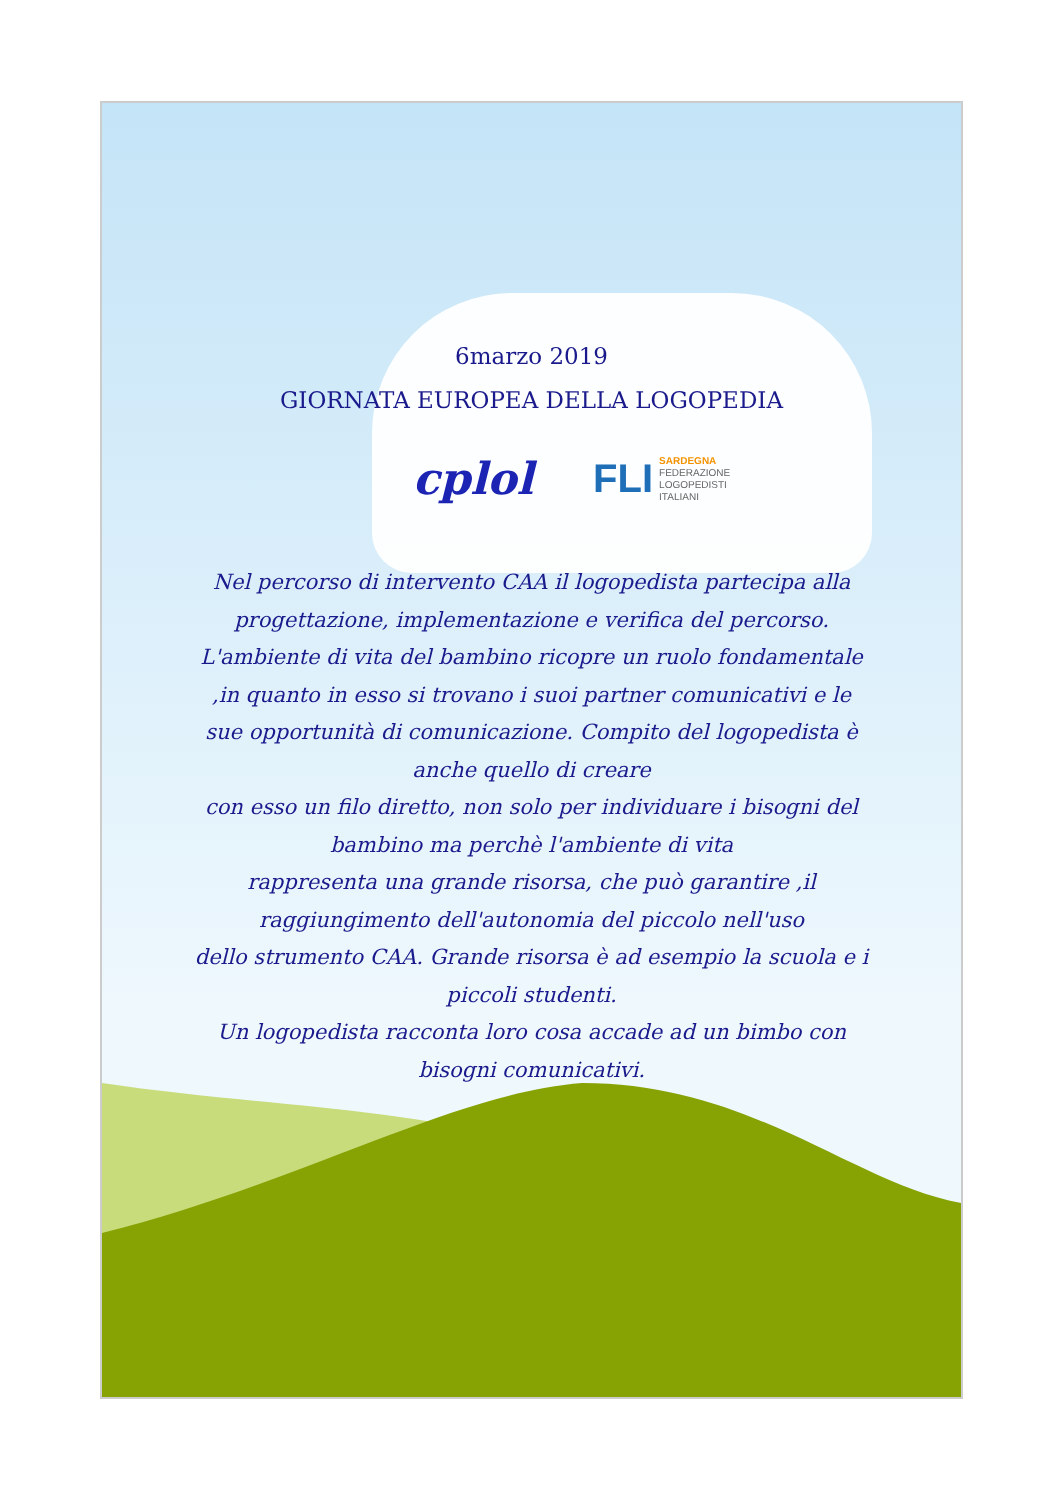6marzo 2019
GIORNATA EUROPEA DELLA LOGOPEDIA
cplol
FLI
SARDEGNA
FEDERAZIONE
LOGOPEDISTI
ITALIANI
Nel percorso di intervento CAA il logopedista partecipa alla progettazione, implementazione e verifica del percorso. L'ambiente di vita del bambino ricopre un ruolo fondamentale ,in quanto in esso si trovano i suoi partner comunicativi e le sue opportunità di comunicazione. Compito del logopedista è anche quello di creare
con esso un filo diretto, non solo per individuare i bisogni del bambino ma perchè l'ambiente di vita
rappresenta una grande risorsa, che può garantire ,il raggiungimento dell'autonomia del piccolo nell'uso
dello strumento CAA. Grande risorsa è ad esempio la scuola e i piccoli studenti.
Un logopedista racconta loro cosa accade ad un bimbo con bisogni comunicativi.